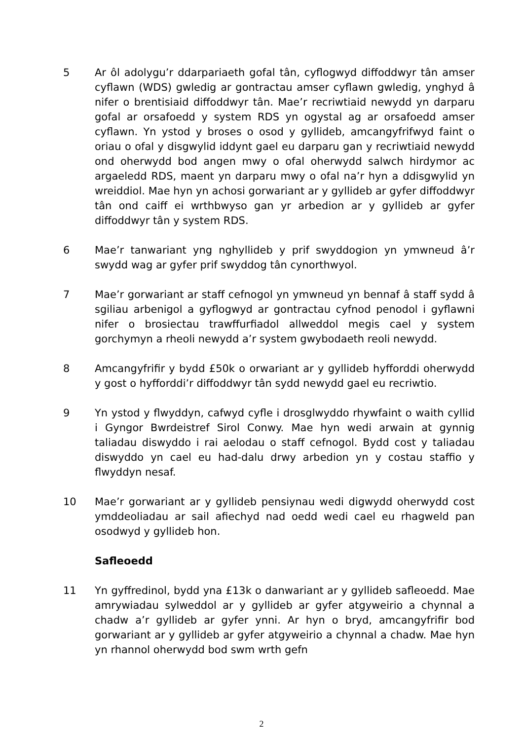5 Ar ôl adolygu’r ddarpariaeth gofal tân, cyflogwyd diffoddwyr tân amser cyflawn (WDS) gwledig ar gontractau amser cyflawn gwledig, ynghyd â nifer o brentisiaid diffoddwyr tân. Mae’r recriwtiaid newydd yn darparu gofal ar orsafoedd y system RDS yn ogystal ag ar orsafoedd amser cyflawn. Yn ystod y broses o osod y gyllideb, amcangyfrifwyd faint o oriau o ofal y disgwylid iddynt gael eu darparu gan y recriwtiaid newydd ond oherwydd bod angen mwy o ofal oherwydd salwch hirdymor ac argaeledd RDS, maent yn darparu mwy o ofal na’r hyn a ddisgwylid yn wreiddiol. Mae hyn yn achosi gorwariant ar y gyllideb ar gyfer diffoddwyr tân ond caiff ei wrthbwyso gan yr arbedion ar y gyllideb ar gyfer diffoddwyr tân y system RDS.
6 Mae’r tanwariant yng nghyllideb y prif swyddogion yn ymwneud â’r swydd wag ar gyfer prif swyddog tân cynorthwyol.
7 Mae’r gorwariant ar staff cefnogol yn ymwneud yn bennaf â staff sydd â sgiliau arbenigol a gyflogwyd ar gontractau cyfnod penodol i gyflawni nifer o brosiectau trawffurfiadol allweddol megis cael y system gorchymyn a rheoli newydd a’r system gwybodaeth reoli newydd.
8 Amcangyfrifir y bydd £50k o orwariant ar y gyllideb hyfforddi oherwydd y gost o hyfforddi’r diffoddwyr tân sydd newydd gael eu recriwtio.
9 Yn ystod y flwyddyn, cafwyd cyfle i drosglwyddo rhywfaint o waith cyllid i Gyngor Bwrdeistref Sirol Conwy. Mae hyn wedi arwain at gynnig taliadau diswyddo i rai aelodau o staff cefnogol. Bydd cost y taliadau diswyddo yn cael eu had-dalu drwy arbedion yn y costau staffio y flwyddyn nesaf.
10 Mae’r gorwariant ar y gyllideb pensiynau wedi digwydd oherwydd cost ymddeoliadau ar sail afiechyd nad oedd wedi cael eu rhagweld pan osodwyd y gyllideb hon.
Safleoedd
11 Yn gyffredinol, bydd yna £13k o danwariant ar y gyllideb safleoedd. Mae amrywiadau sylweddol ar y gyllideb ar gyfer atgyweirio a chynnal a chadw a’r gyllideb ar gyfer ynni. Ar hyn o bryd, amcangyfrifir bod gorwariant ar y gyllideb ar gyfer atgyweirio a chynnal a chadw. Mae hyn yn rhannol oherwydd bod swm wrth gefn
2